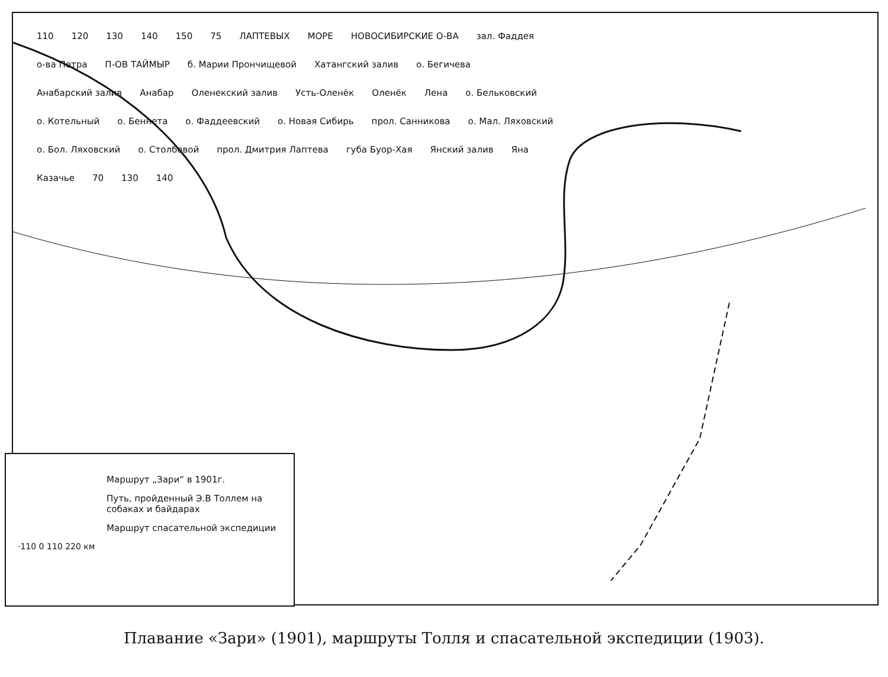110 120 130 140 150 75 ЛАПТЕВЫХ МОРЕ НОВОСИБИРСКИЕ О-ВА зал. Фаддея о-ва Петра П-ОВ ТАЙМЫР б. Марии Прончищевой Хатангский залив о. Бегичева Анабарский залив Анабар Оленекский залив Усть-Оленёк Оленёк Лена о. Бельковский о. Котельный о. Беннета о. Фаддеевский о. Новая Сибирь прол. Санникова о. Мал. Ляховский о. Бол. Ляховский о. Столбовой прол. Дмитрия Лаптева губа Буор-Хая Янский залив Яна Казачье 70 130 140
Маршрут „Зари“ в 1901г.
Путь, пройденный Э.В Толлем на собаках и байдарах
Маршрут спасательной экспедиции
·110 0 110 220 км
Плавание «Зари» (1901), маршруты Толля и спасательной экспедиции (1903).